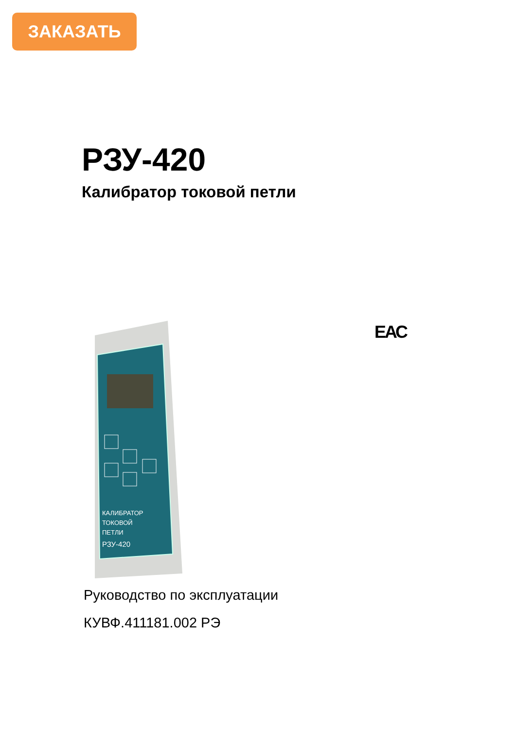ЗАКАЗАТЬ
РЗУ-420
Калибратор токовой петли
ЕАС
КАЛИБРАТОР
ТОКОВОЙ
ПЕТЛИ
РЗУ-420
Руководство по эксплуатации
КУВФ.411181.002 РЭ